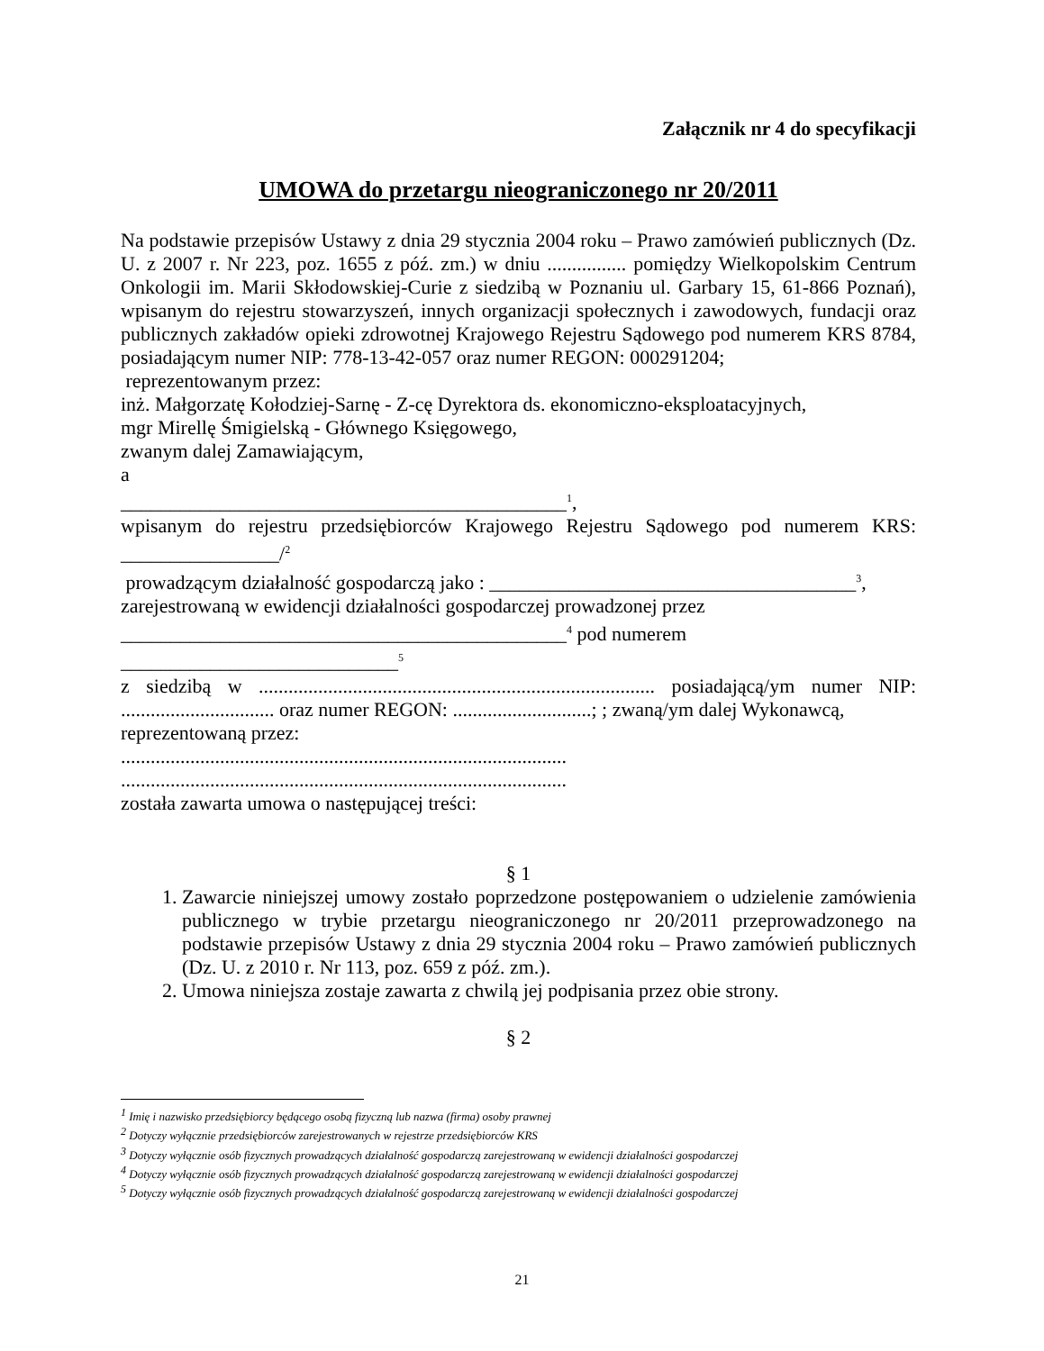Załącznik nr 4 do specyfikacji
UMOWA do przetargu nieograniczonego nr 20/2011
Na podstawie przepisów Ustawy z dnia 29 stycznia 2004 roku – Prawo zamówień publicznych (Dz. U. z 2007 r. Nr 223, poz. 1655 z póź. zm.) w dniu ................ pomiędzy Wielkopolskim Centrum Onkologii im. Marii Skłodowskiej-Curie z siedzibą w Poznaniu ul. Garbary 15, 61-866 Poznań), wpisanym do rejestru stowarzyszeń, innych organizacji społecznych i zawodowych, fundacji oraz publicznych zakładów opieki zdrowotnej Krajowego Rejestru Sądowego pod numerem KRS 8784, posiadającym numer NIP: 778-13-42-057 oraz numer REGON: 000291204;
reprezentowanym przez:
inż. Małgorzatę Kołodziej-Sarnę - Z-cę Dyrektora ds. ekonomiczno-eksploatacyjnych,
mgr Mirellę Śmigielską - Głównego Księgowego,
zwanym dalej Zamawiającym,
a
_____________________________________________<sup>1</sup>,
wpisanym do rejestru przedsiębiorców Krajowego Rejestru Sądowego pod numerem KRS: ________________/<sup>2</sup>
prowadzącym działalność gospodarczą jako : _____________________________________<sup>3</sup>,
zarejestrowaną w ewidencji działalności gospodarczej prowadzonej przez
_____________________________________________<sup>4</sup> pod numerem
____________________________<sup>5</sup>
z siedzibą w ................................................................................ posiadającą/ym numer NIP: ............................... oraz numer REGON: ............................; ; zwaną/ym dalej Wykonawcą,
reprezentowaną przez:
..........................................................................................
..........................................................................................
została zawarta umowa o następującej treści:
§ 1
1. Zawarcie niniejszej umowy zostało poprzedzone postępowaniem o udzielenie zamówienia publicznego w trybie przetargu nieograniczonego nr 20/2011 przeprowadzonego na podstawie przepisów Ustawy z dnia 29 stycznia 2004 roku – Prawo zamówień publicznych (Dz. U. z 2010 r. Nr 113, poz. 659 z póź. zm.).
2. Umowa niniejsza zostaje zawarta z chwilą jej podpisania przez obie strony.
§ 2
<sup>1</sup> Imię i nazwisko przedsiębiorcy będącego osobą fizyczną lub nazwa (firma) osoby prawnej
<sup>2</sup> Dotyczy wyłącznie przedsiębiorców zarejestrowanych w rejestrze przedsiębiorców KRS
<sup>3</sup> Dotyczy wyłącznie osób fizycznych prowadzących działalność gospodarczą zarejestrowaną w ewidencji działalności gospodarczej
<sup>4</sup> Dotyczy wyłącznie osób fizycznych prowadzących działalność gospodarczą zarejestrowaną w ewidencji działalności gospodarczej
<sup>5</sup> Dotyczy wyłącznie osób fizycznych prowadzących działalność gospodarczą zarejestrowaną w ewidencji działalności gospodarczej
21